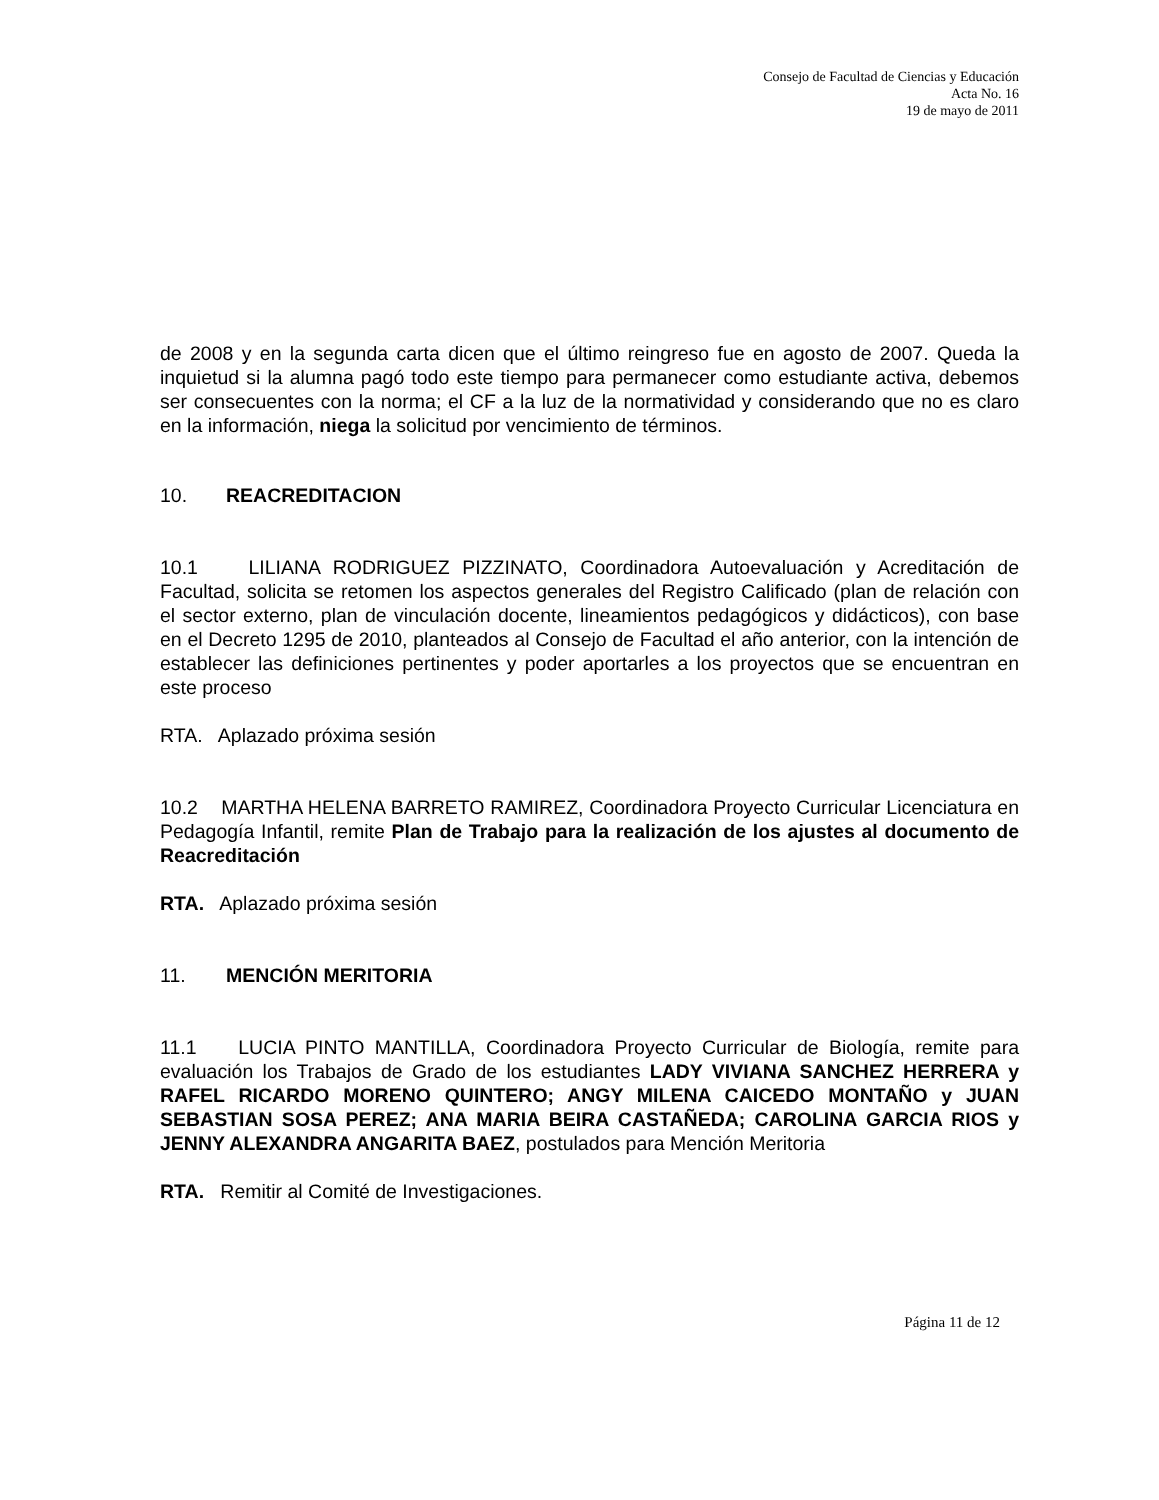Consejo de Facultad de Ciencias y Educación
Acta No. 16
19 de mayo de 2011
de 2008 y en la segunda carta dicen que el último reingreso fue en agosto de 2007. Queda la inquietud si la alumna pagó todo este tiempo para permanecer como estudiante activa, debemos ser consecuentes con la norma; el CF a la luz de la normatividad y considerando que no es claro en la información, niega la solicitud por vencimiento de términos.
10. REACREDITACION
10.1 LILIANA RODRIGUEZ PIZZINATO, Coordinadora Autoevaluación y Acreditación de Facultad, solicita se retomen los aspectos generales del Registro Calificado (plan de relación con el sector externo, plan de vinculación docente, lineamientos pedagógicos y didácticos), con base en el Decreto 1295 de 2010, planteados al Consejo de Facultad el año anterior, con la intención de establecer las definiciones pertinentes y poder aportarles a los proyectos que se encuentran en este proceso
RTA. Aplazado próxima sesión
10.2 MARTHA HELENA BARRETO RAMIREZ, Coordinadora Proyecto Curricular Licenciatura en Pedagogía Infantil, remite Plan de Trabajo para la realización de los ajustes al documento de Reacreditación
RTA. Aplazado próxima sesión
11. MENCIÓN MERITORIA
11.1 LUCIA PINTO MANTILLA, Coordinadora Proyecto Curricular de Biología, remite para evaluación los Trabajos de Grado de los estudiantes LADY VIVIANA SANCHEZ HERRERA y RAFEL RICARDO MORENO QUINTERO; ANGY MILENA CAICEDO MONTAÑO y JUAN SEBASTIAN SOSA PEREZ; ANA MARIA BEIRA CASTAÑEDA; CAROLINA GARCIA RIOS y JENNY ALEXANDRA ANGARITA BAEZ, postulados para Mención Meritoria
RTA. Remitir al Comité de Investigaciones.
Página 11 de 12